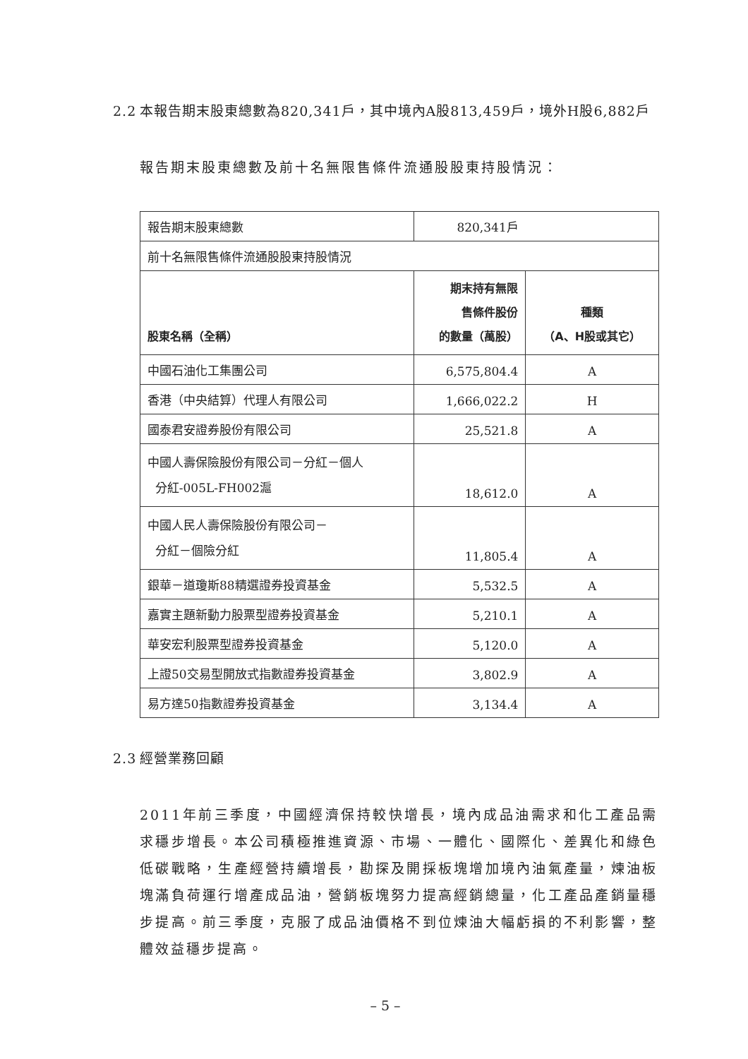2.2 本報告期末股東總數為820,341戶，其中境內A股813,459戶，境外H股6,882戶
報告期末股東總數及前十名無限售條件流通股股東持股情況：
| 報告期末股東總數 | 820,341戶 | |
| 前十名無限售條件流通股股東持股情況 | | |
| 股東名稱（全稱） | 期末持有無限 售條件股份 的數量（萬股） | 種類 （A、H股或其它） |
| 中國石油化工集團公司 | 6,575,804.4 | A |
| 香港（中央結算）代理人有限公司 | 1,666,022.2 | H |
| 國泰君安證券股份有限公司 | 25,521.8 | A |
| 中國人壽保險股份有限公司－分紅－個人 分紅-005L-FH002滬 | 18,612.0 | A |
| 中國人民人壽保險股份有限公司－ 分紅－個險分紅 | 11,805.4 | A |
| 銀華－道瓊斯88精選證券投資基金 | 5,532.5 | A |
| 嘉實主題新動力股票型證券投資基金 | 5,210.1 | A |
| 華安宏利股票型證券投資基金 | 5,120.0 | A |
| 上證50交易型開放式指數證券投資基金 | 3,802.9 | A |
| 易方達50指數證券投資基金 | 3,134.4 | A |
2.3 經營業務回顧
2011年前三季度，中國經濟保持較快增長，境內成品油需求和化工產品需求穩步增長。本公司積極推進資源、市場、一體化、國際化、差異化和綠色低碳戰略，生產經營持續增長，勘探及開採板塊增加境內油氣產量，煉油板塊滿負荷運行增產成品油，營銷板塊努力提高經銷總量，化工產品產銷量穩步提高。前三季度，克服了成品油價格不到位煉油大幅虧損的不利影響，整體效益穩步提高。
– 5 –